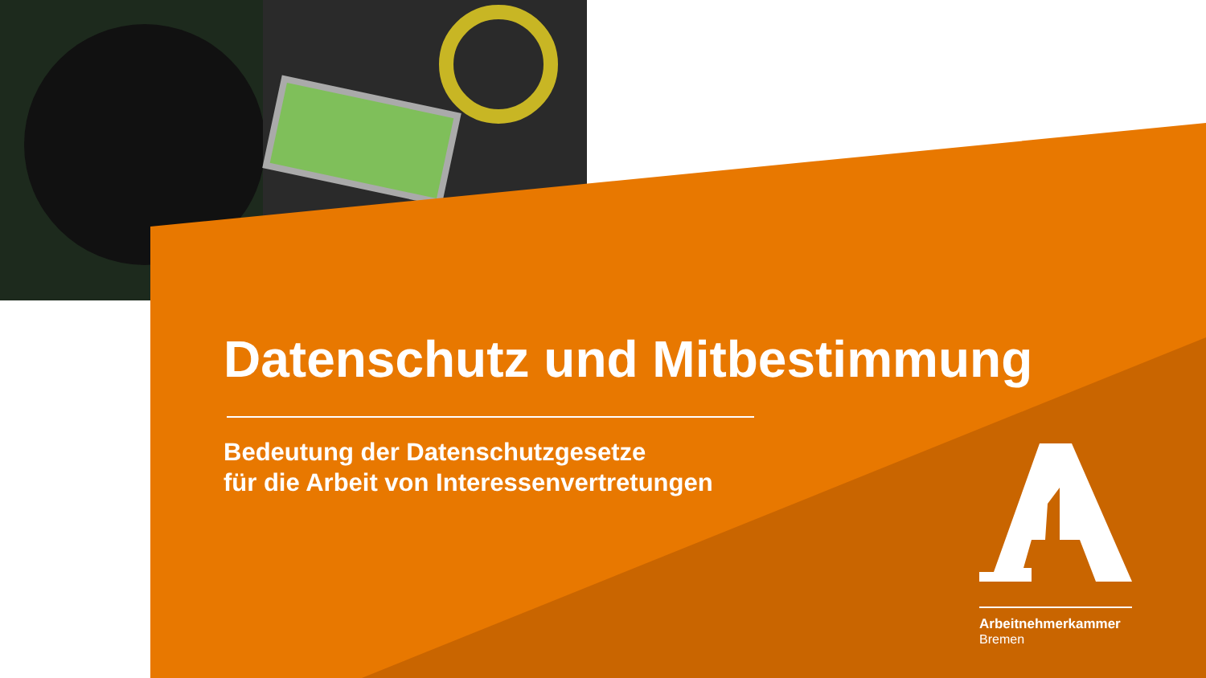Datenschutz und Mitbestimmung
Bedeutung der Datenschutzgesetze
für die Arbeit von Interessenvertretungen
Arbeitnehmerkammer
Bremen